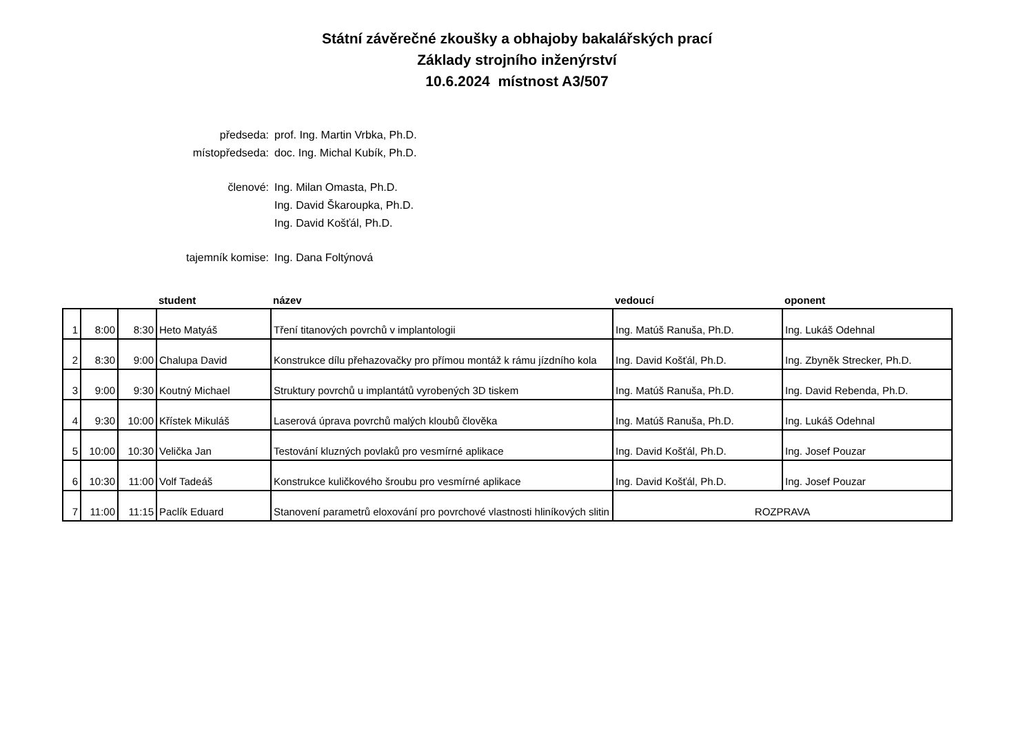Státní závěrečné zkoušky a obhajoby bakalářských prací
Základy strojního inženýrství
10.6.2024 místnost A3/507
předseda: prof. Ing. Martin Vrbka, Ph.D.
místopředseda: doc. Ing. Michal Kubík, Ph.D.
členové: Ing. Milan Omasta, Ph.D.
Ing. David Škaroupka, Ph.D.
Ing. David Košťál, Ph.D.
tajemník komise: Ing. Dana Foltýnová
| | | | student | název | vedoucí | oponent |
| --- | --- | --- | --- | --- | --- | --- |
| 1 | 8:00 | 8:30 | Heto Matyáš | Tření titanových povrchů v implantologii | Ing. Matúš Ranuša, Ph.D. | Ing. Lukáš Odehnal |
| 2 | 8:30 | 9:00 | Chalupa David | Konstrukce dílu přehazovačky pro přímou montáž k rámu jízdního kola | Ing. David Košťál, Ph.D. | Ing. Zbyněk Strecker, Ph.D. |
| 3 | 9:00 | 9:30 | Koutný Michael | Struktury povrchů u implantátů vyrobených 3D tiskem | Ing. Matúš Ranuša, Ph.D. | Ing. David Rebenda, Ph.D. |
| 4 | 9:30 | 10:00 | Křístek Mikuláš | Laserová úprava povrchů malých kloubů člověka | Ing. Matúš Ranuša, Ph.D. | Ing. Lukáš Odehnal |
| 5 | 10:00 | 10:30 | Velička Jan | Testování kluzných povlaků pro vesmírné aplikace | Ing. David Košťál, Ph.D. | Ing. Josef Pouzar |
| 6 | 10:30 | 11:00 | Volf Tadeáš | Konstrukce kuličkového šroubu pro vesmírné aplikace | Ing. David Košťál, Ph.D. | Ing. Josef Pouzar |
| 7 | 11:00 | 11:15 | Paclík Eduard | Stanovení parametrů eloxování pro povrchové vlastnosti hliníkových slitin | ROZPRAVA | |